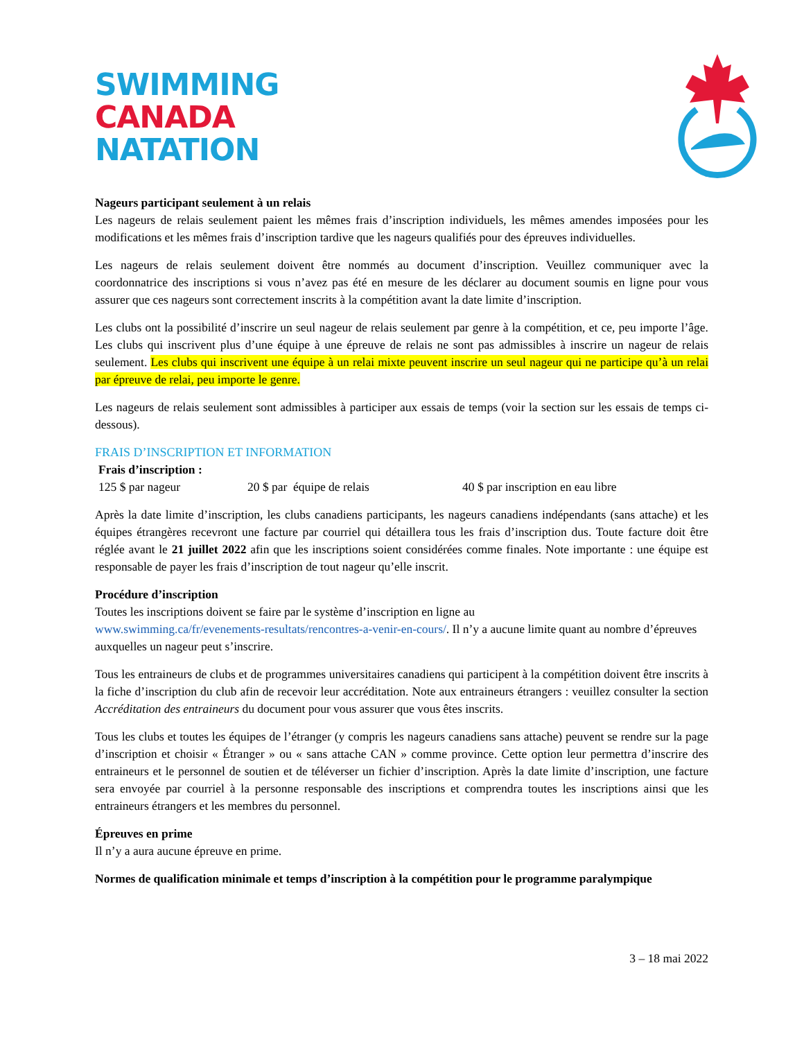SWIMMING
CANADA
NATATION
Nageurs participant seulement à un relais
Les nageurs de relais seulement paient les mêmes frais d’inscription individuels, les mêmes amendes imposées pour les modifications et les mêmes frais d’inscription tardive que les nageurs qualifiés pour des épreuves individuelles.
Les nageurs de relais seulement doivent être nommés au document d’inscription. Veuillez communiquer avec la coordonnatrice des inscriptions si vous n’avez pas été en mesure de les déclarer au document soumis en ligne pour vous assurer que ces nageurs sont correctement inscrits à la compétition avant la date limite d’inscription.
Les clubs ont la possibilité d’inscrire un seul nageur de relais seulement par genre à la compétition, et ce, peu importe l’âge. Les clubs qui inscrivent plus d’une équipe à une épreuve de relais ne sont pas admissibles à inscrire un nageur de relais seulement. Les clubs qui inscrivent une équipe à un relai mixte peuvent inscrire un seul nageur qui ne participe qu’à un relai par épreuve de relai, peu importe le genre.
Les nageurs de relais seulement sont admissibles à participer aux essais de temps (voir la section sur les essais de temps ci-dessous).
FRAIS D’INSCRIPTION ET INFORMATION
Frais d’inscription :
125 $ par nageur 20 $ par équipe de relais 40 $ par inscription en eau libre
Après la date limite d’inscription, les clubs canadiens participants, les nageurs canadiens indépendants (sans attache) et les équipes étrangères recevront une facture par courriel qui détaillera tous les frais d’inscription dus. Toute facture doit être réglée avant le 21 juillet 2022 afin que les inscriptions soient considérées comme finales. Note importante : une équipe est responsable de payer les frais d’inscription de tout nageur qu’elle inscrit.
Procédure d’inscription
Toutes les inscriptions doivent se faire par le système d’inscription en ligne au
www.swimming.ca/fr/evenements-resultats/rencontres-a-venir-en-cours/. Il n’y a aucune limite quant au nombre d’épreuves auxquelles un nageur peut s’inscrire.
Tous les entraineurs de clubs et de programmes universitaires canadiens qui participent à la compétition doivent être inscrits à la fiche d’inscription du club afin de recevoir leur accréditation. Note aux entraineurs étrangers : veuillez consulter la section Accréditation des entraineurs du document pour vous assurer que vous êtes inscrits.
Tous les clubs et toutes les équipes de l’étranger (y compris les nageurs canadiens sans attache) peuvent se rendre sur la page d’inscription et choisir « Étranger » ou « sans attache CAN » comme province. Cette option leur permettra d’inscrire des entraineurs et le personnel de soutien et de téléverser un fichier d’inscription. Après la date limite d’inscription, une facture sera envoyée par courriel à la personne responsable des inscriptions et comprendra toutes les inscriptions ainsi que les entraineurs étrangers et les membres du personnel.
Épreuves en prime
Il n’y a aura aucune épreuve en prime.
Normes de qualification minimale et temps d’inscription à la compétition pour le programme paralympique
3 – 18 mai 2022